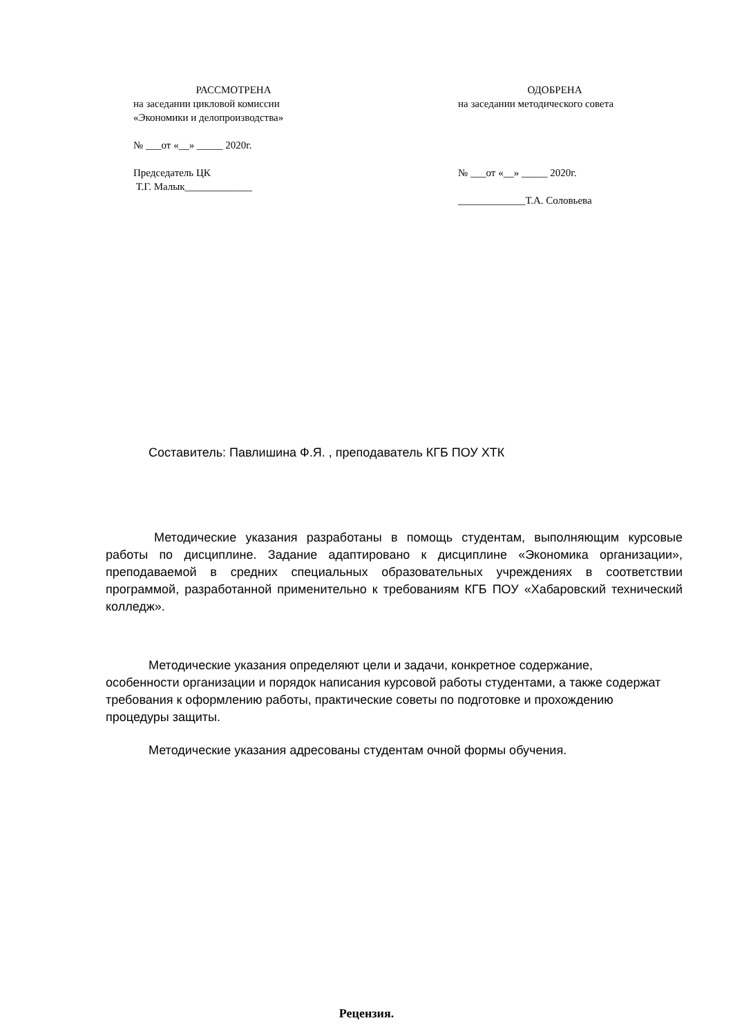РАССМОТРЕНА
на заседании цикловой комиссии
«Экономики и делопроизводства»
№ ___от «__» _____ 2020г.
Председатель ЦК
Т.Г. Малык_____________
ОДОБРЕНА
на заседании методического совета
№ ___от «__» _____ 2020г.
_____________Т.А. Соловьева
Составитель: Павлишина Ф.Я. , преподаватель КГБ ПОУ ХТК
Методические указания разработаны в помощь студентам, выполняющим курсовые работы по дисциплине. Задание адаптировано к дисциплине «Экономика организации», преподаваемой в средних специальных образовательных учреждениях в соответствии программой, разработанной применительно к требованиям КГБ ПОУ «Хабаровский технический колледж».
Методические указания определяют цели и задачи, конкретное содержание, особенности организации и порядок написания курсовой работы студентами, а также содержат требования к оформлению работы, практические советы по подготовке и прохождению процедуры защиты.
Методические указания адресованы студентам очной формы обучения.
Рецензия.